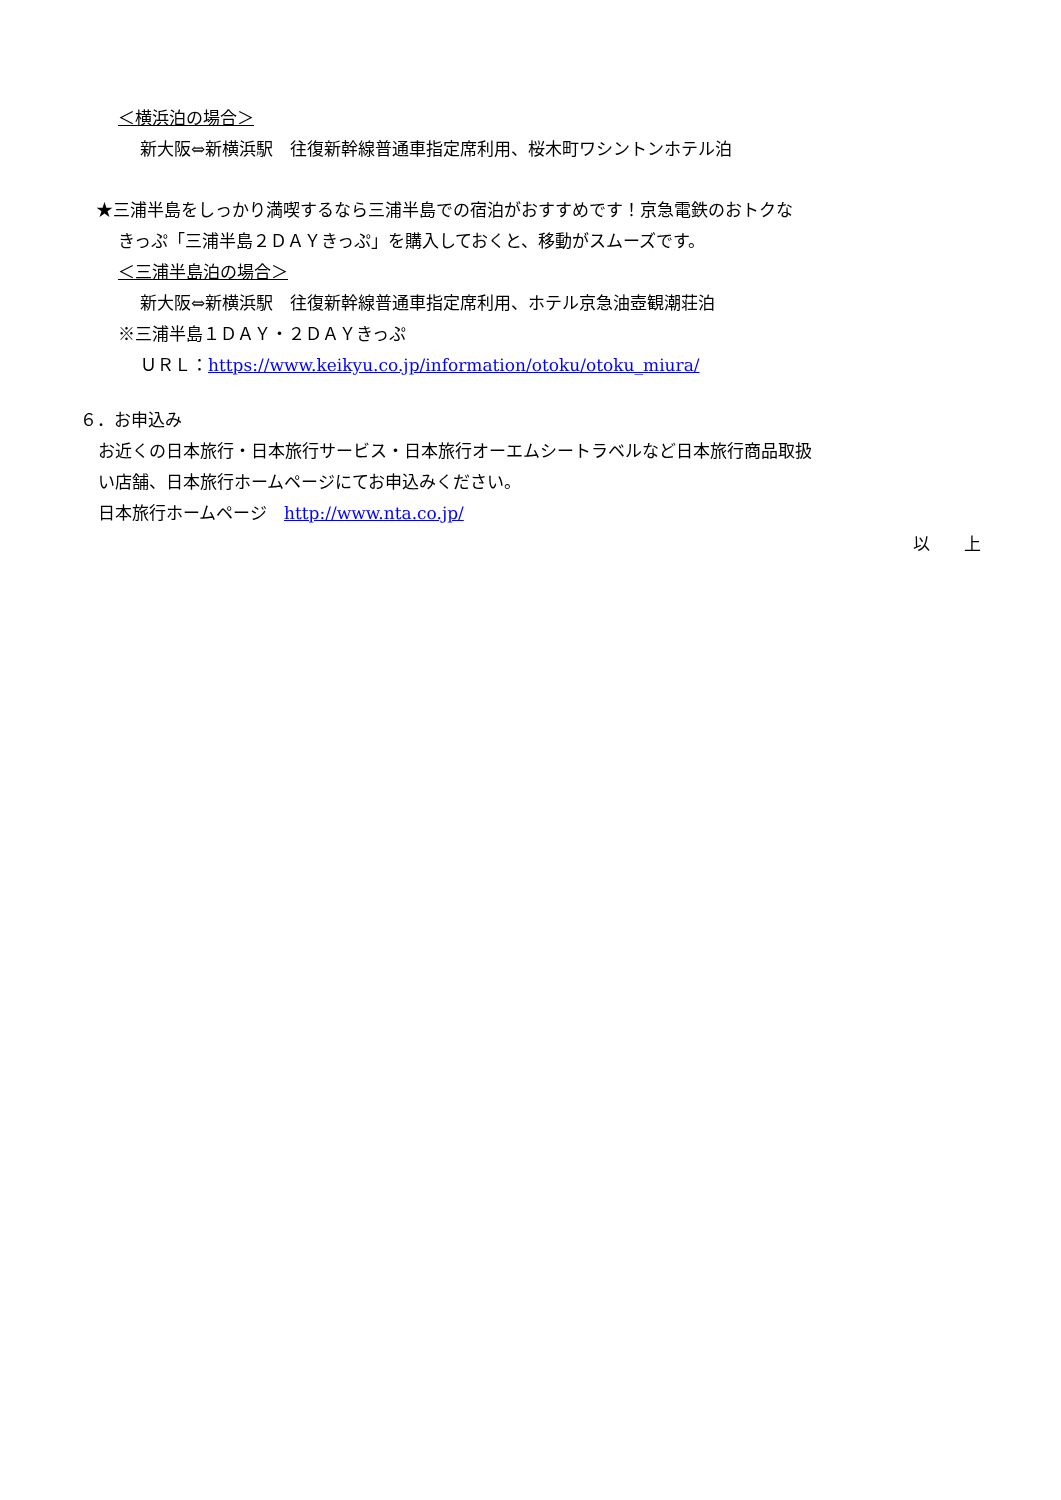＜横浜泊の場合＞
新大阪⇔新横浜駅　往復新幹線普通車指定席利用、桜木町ワシントンホテル泊
★三浦半島をしっかり満喫するなら三浦半島での宿泊がおすすめです！京急電鉄のおトクな
きっぷ「三浦半島２ＤＡＹきっぷ」を購入しておくと、移動がスムーズです。
＜三浦半島泊の場合＞
新大阪⇔新横浜駅　往復新幹線普通車指定席利用、ホテル京急油壺観潮荘泊
※三浦半島１ＤＡＹ・２ＤＡＹきっぷ
ＵＲＬ：https://www.keikyu.co.jp/information/otoku/otoku_miura/
６．お申込み
お近くの日本旅行・日本旅行サービス・日本旅行オーエムシートラベルなど日本旅行商品取扱
い店舗、日本旅行ホームページにてお申込みください。
日本旅行ホームページ　http://www.nta.co.jp/
以　　上